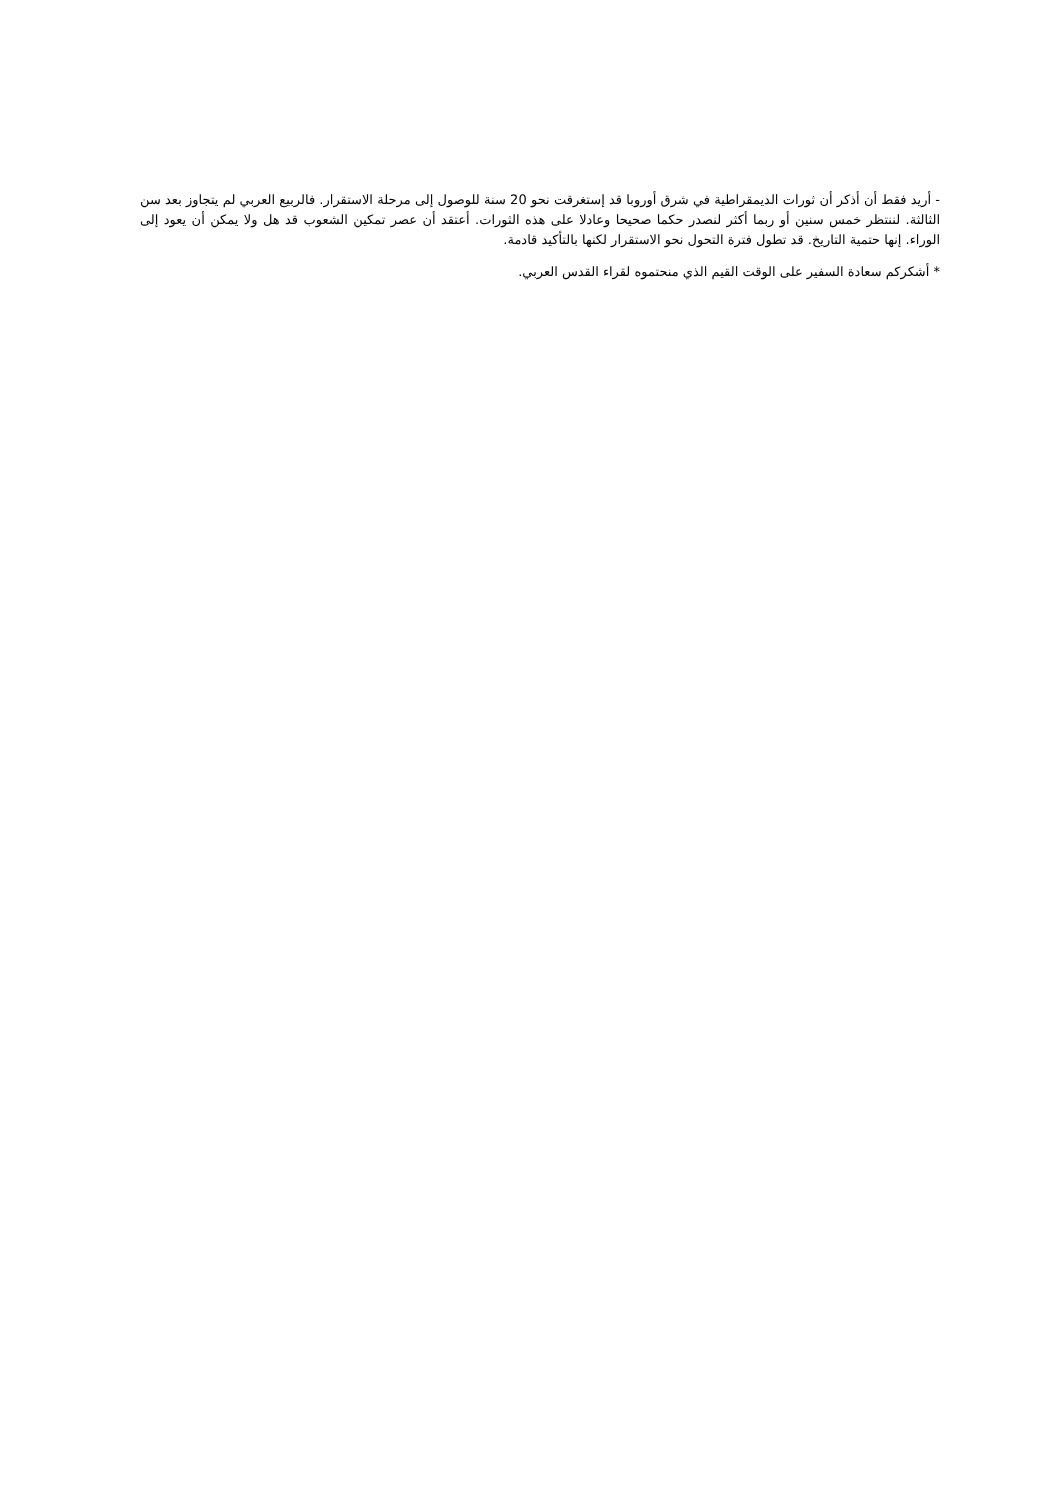- أريد فقط أن أذكر أن ثورات الديمقراطية في شرق أوروبا قد إستغرقت نحو 20 سنة للوصول إلى مرحلة الاستقرار. فالربيع العربي لم يتجاوز بعد سن الثالثة. لننتظر خمس سنين أو ربما أكثر لنصدر حكما صحيحا وعادلا على هذه الثورات. أعتقد أن عصر تمكين الشعوب قد هل ولا يمكن أن يعود إلى الوراء. إنها حتمية التاريخ. قد تطول فترة التحول نحو الاستقرار لكنها بالتأكيد قادمة.
* أشكركم سعادة السفير على الوقت القيم الذي منحتموه لقراء القدس العربي.